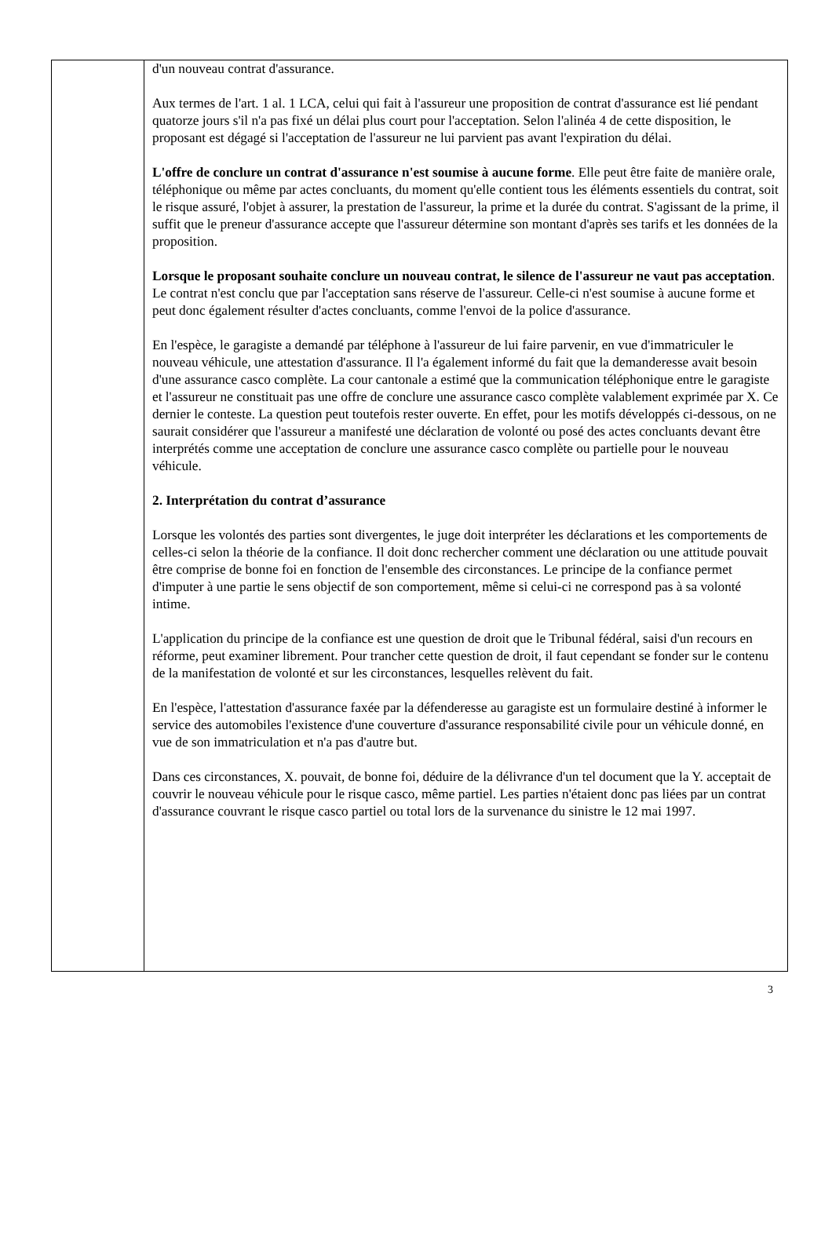d'un nouveau contrat d'assurance.
Aux termes de l'art. 1 al. 1 LCA, celui qui fait à l'assureur une proposition de contrat d'assurance est lié pendant quatorze jours s'il n'a pas fixé un délai plus court pour l'acceptation. Selon l'alinéa 4 de cette disposition, le proposant est dégagé si l'acceptation de l'assureur ne lui parvient pas avant l'expiration du délai.
L'offre de conclure un contrat d'assurance n'est soumise à aucune forme. Elle peut être faite de manière orale, téléphonique ou même par actes concluants, du moment qu'elle contient tous les éléments essentiels du contrat, soit le risque assuré, l'objet à assurer, la prestation de l'assureur, la prime et la durée du contrat. S'agissant de la prime, il suffit que le preneur d'assurance accepte que l'assureur détermine son montant d'après ses tarifs et les données de la proposition.
Lorsque le proposant souhaite conclure un nouveau contrat, le silence de l'assureur ne vaut pas acceptation. Le contrat n'est conclu que par l'acceptation sans réserve de l'assureur. Celle-ci n'est soumise à aucune forme et peut donc également résulter d'actes concluants, comme l'envoi de la police d'assurance.
En l'espèce, le garagiste a demandé par téléphone à l'assureur de lui faire parvenir, en vue d'immatriculer le nouveau véhicule, une attestation d'assurance. Il l'a également informé du fait que la demanderesse avait besoin d'une assurance casco complète. La cour cantonale a estimé que la communication téléphonique entre le garagiste et l'assureur ne constituait pas une offre de conclure une assurance casco complète valablement exprimée par X. Ce dernier le conteste. La question peut toutefois rester ouverte. En effet, pour les motifs développés ci-dessous, on ne saurait considérer que l'assureur a manifesté une déclaration de volonté ou posé des actes concluants devant être interprétés comme une acceptation de conclure une assurance casco complète ou partielle pour le nouveau véhicule.
2. Interprétation du contrat d’assurance
Lorsque les volontés des parties sont divergentes, le juge doit interpréter les déclarations et les comportements de celles-ci selon la théorie de la confiance. Il doit donc rechercher comment une déclaration ou une attitude pouvait être comprise de bonne foi en fonction de l'ensemble des circonstances. Le principe de la confiance permet d'imputer à une partie le sens objectif de son comportement, même si celui-ci ne correspond pas à sa volonté intime.
L'application du principe de la confiance est une question de droit que le Tribunal fédéral, saisi d'un recours en réforme, peut examiner librement. Pour trancher cette question de droit, il faut cependant se fonder sur le contenu de la manifestation de volonté et sur les circonstances, lesquelles relèvent du fait.
En l'espèce, l'attestation d'assurance faxée par la défenderesse au garagiste est un formulaire destiné à informer le service des automobiles l'existence d'une couverture d'assurance responsabilité civile pour un véhicule donné, en vue de son immatriculation et n'a pas d'autre but.
Dans ces circonstances, X. pouvait, de bonne foi, déduire de la délivrance d'un tel document que la Y. acceptait de couvrir le nouveau véhicule pour le risque casco, même partiel. Les parties n'étaient donc pas liées par un contrat d'assurance couvrant le risque casco partiel ou total lors de la survenance du sinistre le 12 mai 1997.
3